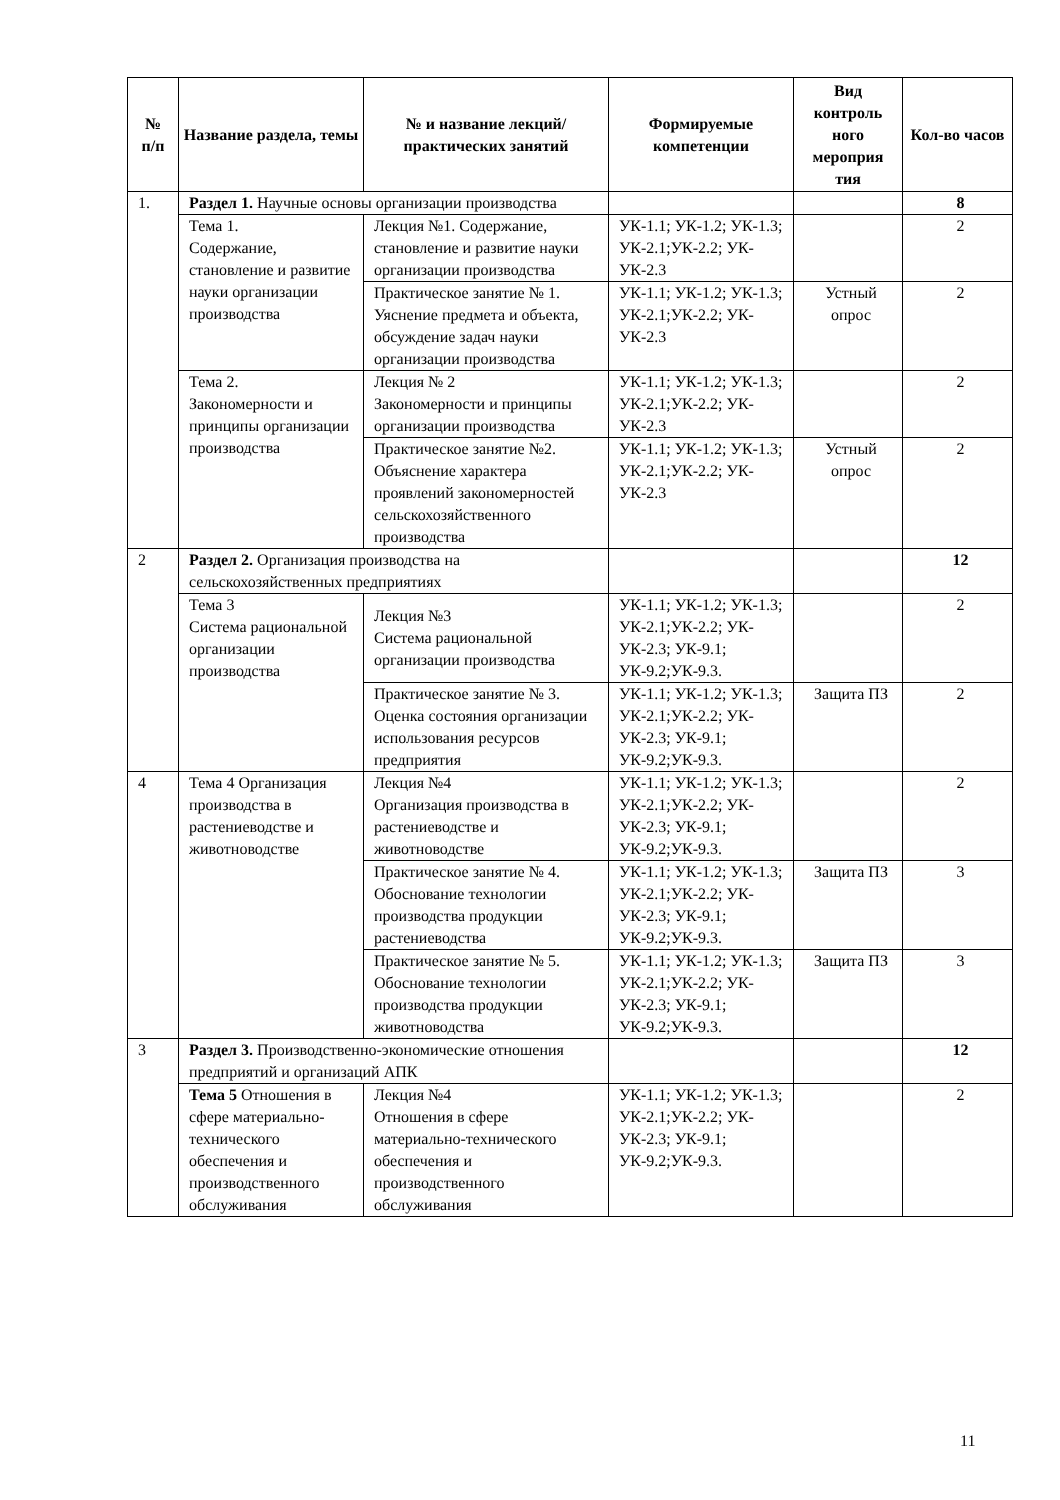| № п/п | Название раздела, темы | № и название лекций/ практических занятий | Формируемые компетенции | Вид контроль ного мероприя тия | Кол-во часов |
| --- | --- | --- | --- | --- | --- |
| 1. | Раздел 1. Научные основы организации производства | | | | 8 |
| | Тема 1. Содержание, становление и развитие науки организации производства | Лекция №1. Содержание, становление и развитие науки организации производства | УК-1.1; УК-1.2; УК-1.3; УК-2.1;УК-2.2; УК-УК-2.3 | | 2 |
| | | Практическое занятие № 1. Уяснение предмета и объекта, обсуждение задач науки организации производства | УК-1.1; УК-1.2; УК-1.3; УК-2.1;УК-2.2; УК-УК-2.3 | Устный опрос | 2 |
| | Тема 2. Закономерности и принципы организации производства | Лекция № 2 Закономерности и принципы организации производства | УК-1.1; УК-1.2; УК-1.3; УК-2.1;УК-2.2; УК-УК-2.3 | | 2 |
| | | Практическое занятие №2. Объяснение характера проявлений закономерностей сельскохозяйственного производства | УК-1.1; УК-1.2; УК-1.3; УК-2.1;УК-2.2; УК-УК-2.3 | Устный опрос | 2 |
| 2 | Раздел 2. Организация производства на сельскохозяйственных предприятиях | | | | 12 |
| | Тема 3 Система рациональной организации производства | Лекция №3 Система рациональной организации производства | УК-1.1; УК-1.2; УК-1.3; УК-2.1;УК-2.2; УК-УК-2.3; УК-9.1; УК-9.2;УК-9.3. | | 2 |
| | | Практическое занятие № 3. Оценка состояния организации использования ресурсов предприятия | УК-1.1; УК-1.2; УК-1.3; УК-2.1;УК-2.2; УК-УК-2.3; УК-9.1; УК-9.2;УК-9.3. | Защита ПЗ | 2 |
| 4 | Тема 4 Организация производства в растениеводстве и животноводстве | Лекция №4 Организация производства в растениеводстве и животноводстве | УК-1.1; УК-1.2; УК-1.3; УК-2.1;УК-2.2; УК-УК-2.3; УК-9.1; УК-9.2;УК-9.3. | | 2 |
| | | Практическое занятие № 4. Обоснование технологии производства продукции растениеводства | УК-1.1; УК-1.2; УК-1.3; УК-2.1;УК-2.2; УК-УК-2.3; УК-9.1; УК-9.2;УК-9.3. | Защита ПЗ | 3 |
| | | Практическое занятие № 5. Обоснование технологии производства продукции животноводства | УК-1.1; УК-1.2; УК-1.3; УК-2.1;УК-2.2; УК-УК-2.3; УК-9.1; УК-9.2;УК-9.3. | Защита ПЗ | 3 |
| 3 | Раздел 3. Производственно-экономические отношения предприятий и организаций АПК | | | | 12 |
| | Тема 5 Отношения в сфере материально-технического обеспечения и производственного обслуживания | Лекция №4 Отношения в сфере материально-технического обеспечения и производственного обслуживания | УК-1.1; УК-1.2; УК-1.3; УК-2.1;УК-2.2; УК-УК-2.3; УК-9.1; УК-9.2;УК-9.3. | | 2 |
11